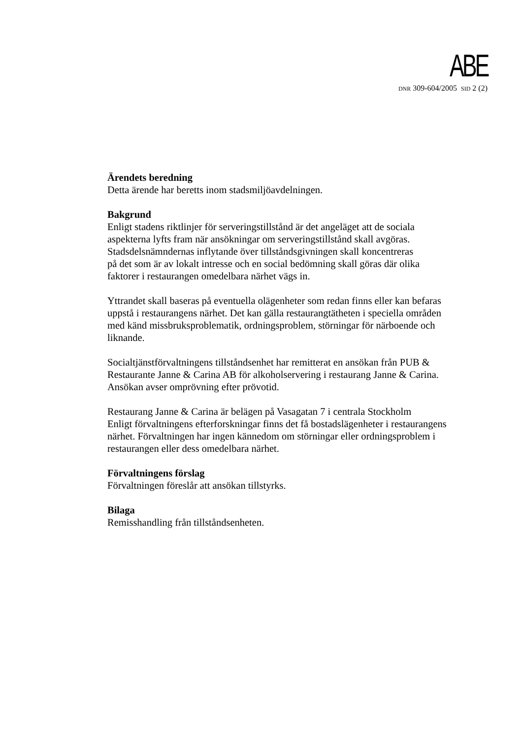ABE
DNR 309-604/2005 SID 2 (2)
Ärendets beredning
Detta ärende har beretts inom stadsmiljöavdelningen.
Bakgrund
Enligt stadens riktlinjer för serveringstillstånd är det angeläget att de sociala
aspekterna lyfts fram när ansökningar om serveringstillstånd skall avgöras.
Stadsdelsnämndernas inflytande över tillståndsgivningen skall koncentreras
på det som är av lokalt intresse och en social bedömning skall göras där olika
faktorer i restaurangen omedelbara närhet vägs in.
Yttrandet skall baseras på eventuella olägenheter som redan finns eller kan befaras
uppstå i restaurangens närhet. Det kan gälla restaurangtätheten i speciella områden
med känd missbruksproblematik, ordningsproblem, störningar för närboende och
liknande.
Socialtjänstförvaltningens tillståndsenhet har remitterat en ansökan från PUB &
Restaurante Janne & Carina AB för alkoholservering i restaurang Janne & Carina.
Ansökan avser omprövning efter prövotid.
Restaurang Janne & Carina är belägen på Vasagatan 7 i centrala Stockholm
Enligt förvaltningens efterforskningar finns det få bostadslägenheter i restaurangens
närhet. Förvaltningen har ingen kännedom om störningar eller ordningsproblem i
restaurangen eller dess omedelbara närhet.
Förvaltningens förslag
Förvaltningen föreslår att ansökan tillstyrks.
Bilaga
Remisshandling från tillståndsenheten.